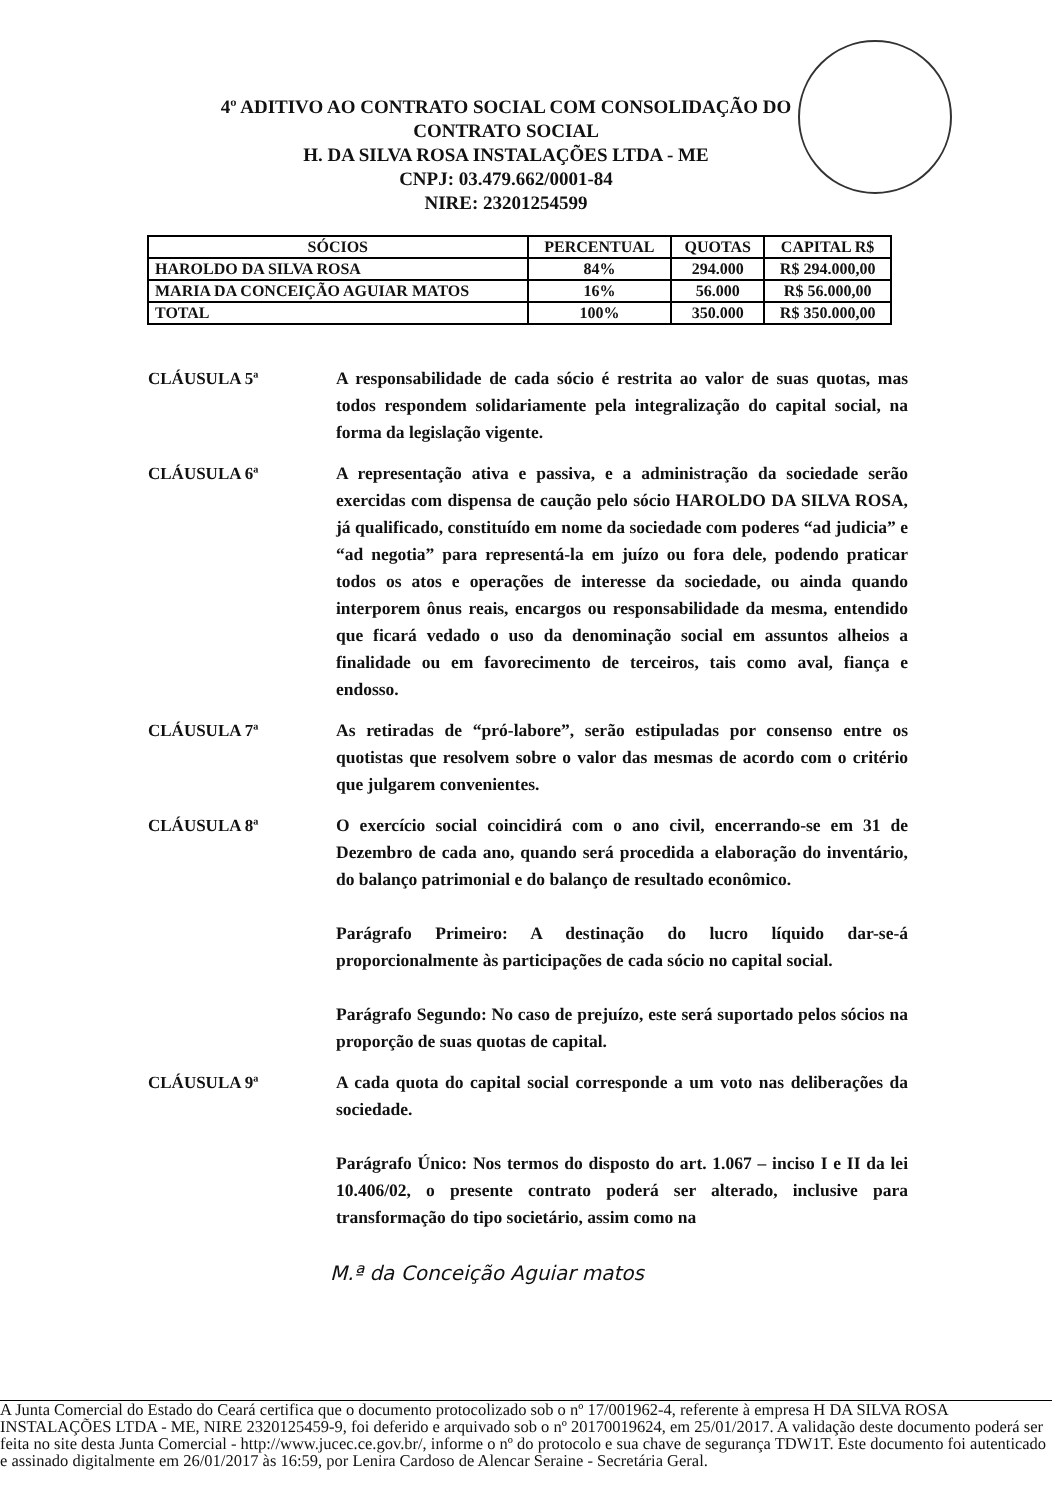4º ADITIVO AO CONTRATO SOCIAL COM CONSOLIDAÇÃO DO
CONTRATO SOCIAL
H. DA SILVA ROSA INSTALAÇÕES LTDA - ME
CNPJ: 03.479.662/0001-84
NIRE: 23201254599
| SÓCIOS | PERCENTUAL | QUOTAS | CAPITAL R$ |
| --- | --- | --- | --- |
| HAROLDO DA SILVA ROSA | 84% | 294.000 | R$ 294.000,00 |
| MARIA DA CONCEIÇÃO AGUIAR MATOS | 16% | 56.000 | R$ 56.000,00 |
| TOTAL | 100% | 350.000 | R$ 350.000,00 |
CLÁUSULA 5ª A responsabilidade de cada sócio é restrita ao valor de suas quotas, mas todos respondem solidariamente pela integralização do capital social, na forma da legislação vigente.
CLÁUSULA 6ª A representação ativa e passiva, e a administração da sociedade serão exercidas com dispensa de caução pelo sócio HAROLDO DA SILVA ROSA, já qualificado, constituído em nome da sociedade com poderes “ad judicia” e “ad negotia” para representá-la em juízo ou fora dele, podendo praticar todos os atos e operações de interesse da sociedade, ou ainda quando interporem ônus reais, encargos ou responsabilidade da mesma, entendido que ficará vedado o uso da denominação social em assuntos alheios a finalidade ou em favorecimento de terceiros, tais como aval, fiança e endosso.
CLÁUSULA 7ª As retiradas de “pró-labore”, serão estipuladas por consenso entre os quotistas que resolvem sobre o valor das mesmas de acordo com o critério que julgarem convenientes.
CLÁUSULA 8ª O exercício social coincidirá com o ano civil, encerrando-se em 31 de Dezembro de cada ano, quando será procedida a elaboração do inventário, do balanço patrimonial e do balanço de resultado econômico.
Parágrafo Primeiro: A destinação do lucro líquido dar-se-á proporcionalmente às participações de cada sócio no capital social.
Parágrafo Segundo: No caso de prejuízo, este será suportado pelos sócios na proporção de suas quotas de capital.
CLÁUSULA 9ª A cada quota do capital social corresponde a um voto nas deliberações da sociedade.
Parágrafo Único: Nos termos do disposto do art. 1.067 – inciso I e II da lei 10.406/02, o presente contrato poderá ser alterado, inclusive para transformação do tipo societário, assim como na
M.ª da Conceição Aguiar matos
A Junta Comercial do Estado do Ceará certifica que o documento protocolizado sob o nº 17/001962-4, referente à empresa H DA SILVA ROSA INSTALAÇÕES LTDA - ME, NIRE 2320125459-9, foi deferido e arquivado sob o nº 20170019624, em 25/01/2017. A validação deste documento poderá ser feita no site desta Junta Comercial - http://www.jucec.ce.gov.br/, informe o nº do protocolo e sua chave de segurança TDW1T. Este documento foi autenticado e assinado digitalmente em 26/01/2017 às 16:59, por Lenira Cardoso de Alencar Seraine - Secretária Geral.